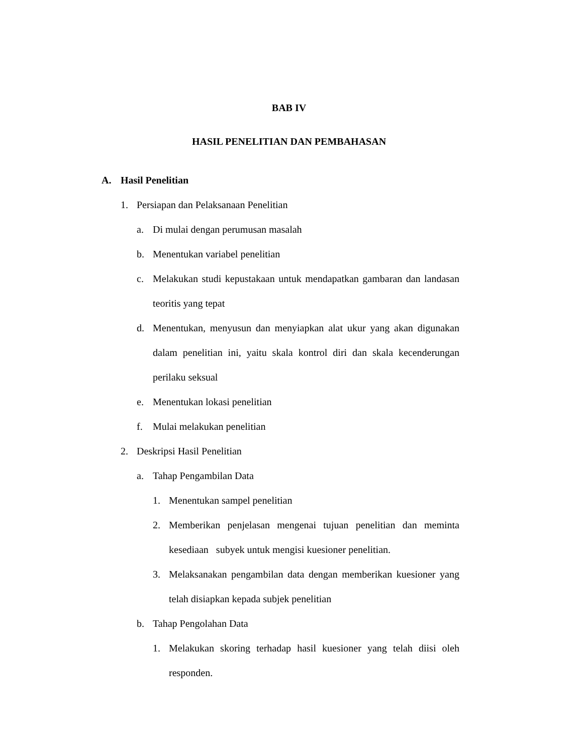BAB IV
HASIL PENELITIAN DAN PEMBAHASAN
A. Hasil Penelitian
1. Persiapan dan Pelaksanaan Penelitian
a. Di mulai dengan perumusan masalah
b. Menentukan variabel penelitian
c. Melakukan studi kepustakaan untuk mendapatkan gambaran dan landasan teoritis yang tepat
d. Menentukan, menyusun dan menyiapkan alat ukur yang akan digunakan dalam penelitian ini, yaitu skala kontrol diri dan skala kecenderungan perilaku seksual
e. Menentukan lokasi penelitian
f. Mulai melakukan penelitian
2. Deskripsi Hasil Penelitian
a. Tahap Pengambilan Data
1. Menentukan sampel penelitian
2. Memberikan penjelasan mengenai tujuan penelitian dan meminta kesediaan subyek untuk mengisi kuesioner penelitian.
3. Melaksanakan pengambilan data dengan memberikan kuesioner yang telah disiapkan kepada subjek penelitian
b. Tahap Pengolahan Data
1. Melakukan skoring terhadap hasil kuesioner yang telah diisi oleh responden.